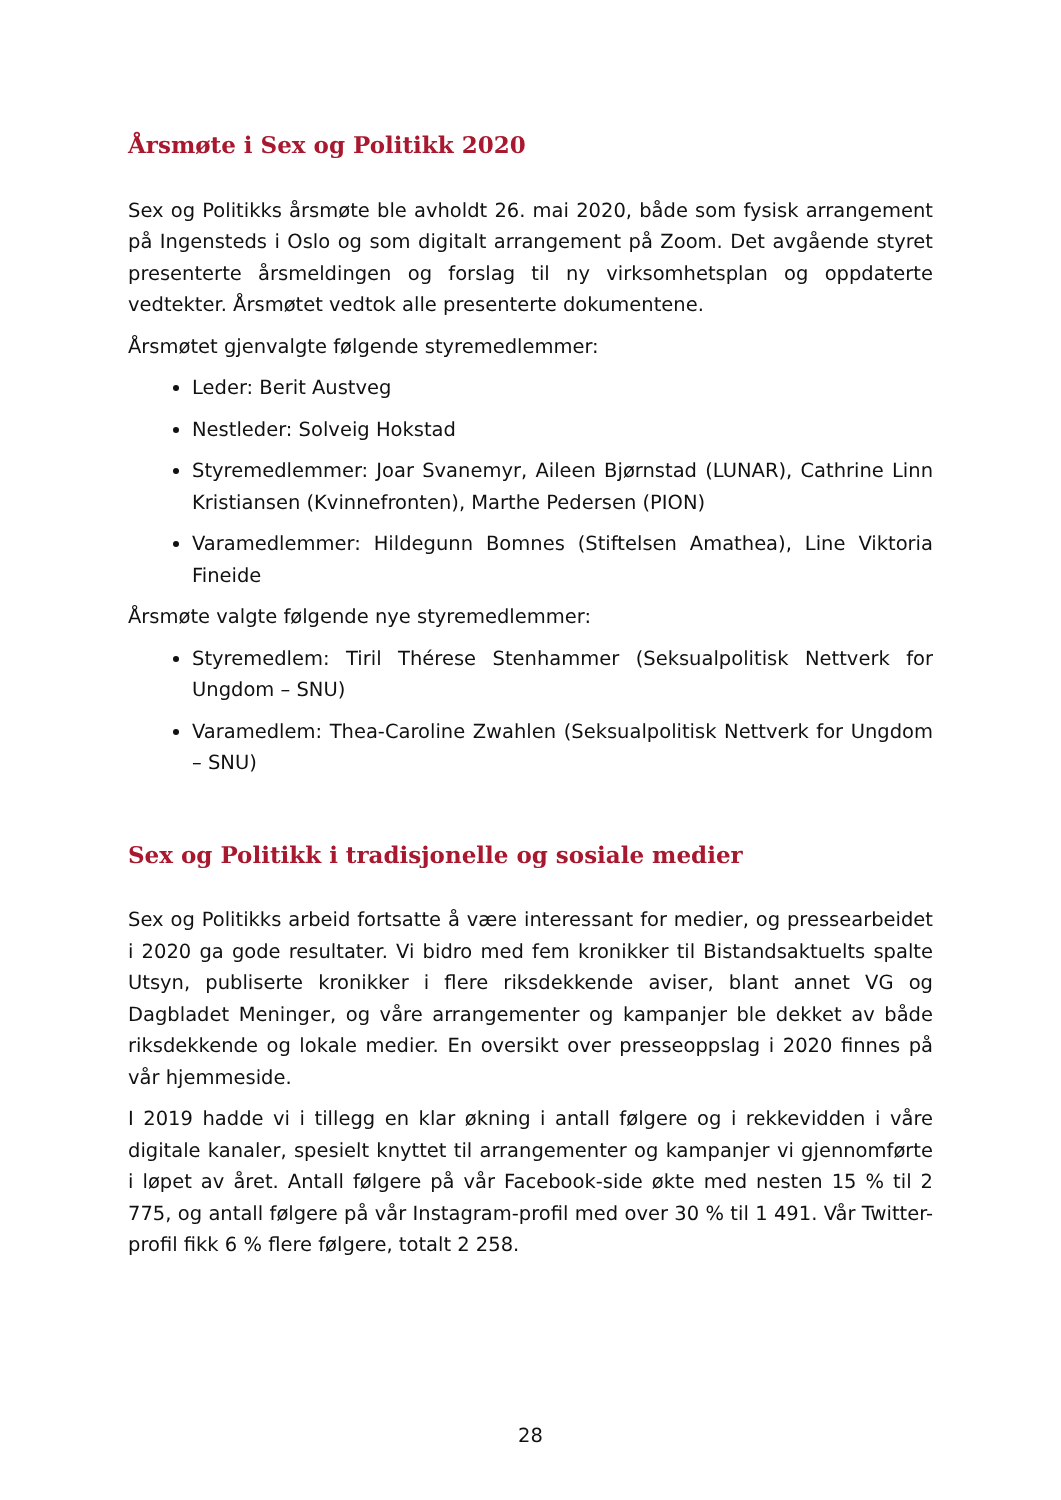Årsmøte i Sex og Politikk 2020
Sex og Politikks årsmøte ble avholdt 26. mai 2020, både som fysisk arrangement på Ingensteds i Oslo og som digitalt arrangement på Zoom. Det avgående styret presenterte årsmeldingen og forslag til ny virksomhetsplan og oppdaterte vedtekter. Årsmøtet vedtok alle presenterte dokumentene.
Årsmøtet gjenvalgte følgende styremedlemmer:
Leder: Berit Austveg
Nestleder: Solveig Hokstad
Styremedlemmer: Joar Svanemyr, Aileen Bjørnstad (LUNAR), Cathrine Linn Kristiansen (Kvinnefronten), Marthe Pedersen (PION)
Varamedlemmer: Hildegunn Bomnes (Stiftelsen Amathea), Line Viktoria Fineide
Årsmøte valgte følgende nye styremedlemmer:
Styremedlem: Tiril Thérese Stenhammer (Seksualpolitisk Nettverk for Ungdom – SNU)
Varamedlem: Thea-Caroline Zwahlen (Seksualpolitisk Nettverk for Ungdom – SNU)
Sex og Politikk i tradisjonelle og sosiale medier
Sex og Politikks arbeid fortsatte å være interessant for medier, og pressearbeidet i 2020 ga gode resultater. Vi bidro med fem kronikker til Bistandsaktuelts spalte Utsyn, publiserte kronikker i flere riksdekkende aviser, blant annet VG og Dagbladet Meninger, og våre arrangementer og kampanjer ble dekket av både riksdekkende og lokale medier. En oversikt over presseoppslag i 2020 finnes på vår hjemmeside.
I 2019 hadde vi i tillegg en klar økning i antall følgere og i rekkevidden i våre digitale kanaler, spesielt knyttet til arrangementer og kampanjer vi gjennomførte i løpet av året. Antall følgere på vår Facebook-side økte med nesten 15 % til 2 775, og antall følgere på vår Instagram-profil med over 30 % til 1 491. Vår Twitter-profil fikk 6 % flere følgere, totalt 2 258.
28